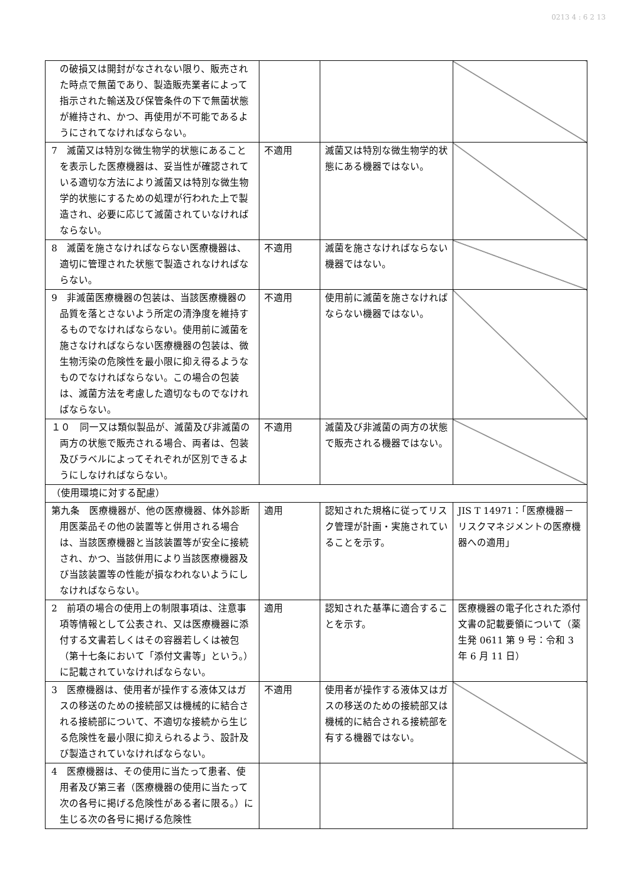0213 4 : 6 2 13
| の破損又は開封がなされない限り、販売された時点で無菌であり、製造販売業者によって指示された輸送及び保管条件の下で無菌状態が維持され、かつ、再使用が不可能であるようにされてなければならない。 | | | |
| 7 滅菌又は特別な微生物学的状態にあることを表示した医療機器は、妥当性が確認されている適切な方法により滅菌又は特別な微生物学的状態にするための処理が行われた上で製造され、必要に応じて滅菌されていなければならない。 | 不適用 | 滅菌又は特別な微生物学的状態にある機器ではない。 | |
| 8 滅菌を施さなければならない医療機器は、適切に管理された状態で製造されなければならない。 | 不適用 | 滅菌を施さなければならない機器ではない。 | |
| 9 非滅菌医療機器の包装は、当該医療機器の品質を落とさないよう所定の清浄度を維持するものでなければならない。使用前に滅菌を施さなければならない医療機器の包装は、微生物汚染の危険性を最小限に抑え得るようなものでなければならない。この場合の包装は、滅菌方法を考慮した適切なものでなければならない。 | 不適用 | 使用前に滅菌を施さなければならない機器ではない。 | |
| １０ 同一又は類似製品が、滅菌及び非滅菌の両方の状態で販売される場合、両者は、包装及びラベルによってそれぞれが区別できるようにしなければならない。 | 不適用 | 滅菌及び非滅菌の両方の状態で販売される機器ではない。 | |
| （使用環境に対する配慮） | | | |
| 第九条 医療機器が、他の医療機器、体外診断用医薬品その他の装置等と併用される場合は、当該医療機器と当該装置等が安全に接続され、かつ、当該併用により当該医療機器及び当該装置等の性能が損なわれないようにしなければならない。 | 適用 | 認知された規格に従ってリスク管理が計画・実施されていることを示す。 | JIS T 14971：「医療機器－リスクマネジメントの医療機器への適用」 |
| 2 前項の場合の使用上の制限事項は、注意事項等情報として公表され、又は医療機器に添付する文書若しくはその容器若しくは被包（第十七条において「添付文書等」という。）に記載されていなければならない。 | 適用 | 認知された基準に適合することを示す。 | 医療機器の電子化された添付文書の記載要領について（薬生発 0611 第 9 号：令和 3 年 6 月 11 日） |
| 3 医療機器は、使用者が操作する液体又はガスの移送のための接続部又は機械的に結合される接続部について、不適切な接続から生じる危険性を最小限に抑えられるよう、設計及び製造されていなければならない。 | 不適用 | 使用者が操作する液体又はガスの移送のための接続部又は機械的に結合される接続部を有する機器ではない。 | |
| 4 医療機器は、その使用に当たって患者、使用者及び第三者（医療機器の使用に当たって次の各号に掲げる危険性がある者に限る。）に生じる次の各号に掲げる危険性 | | | |